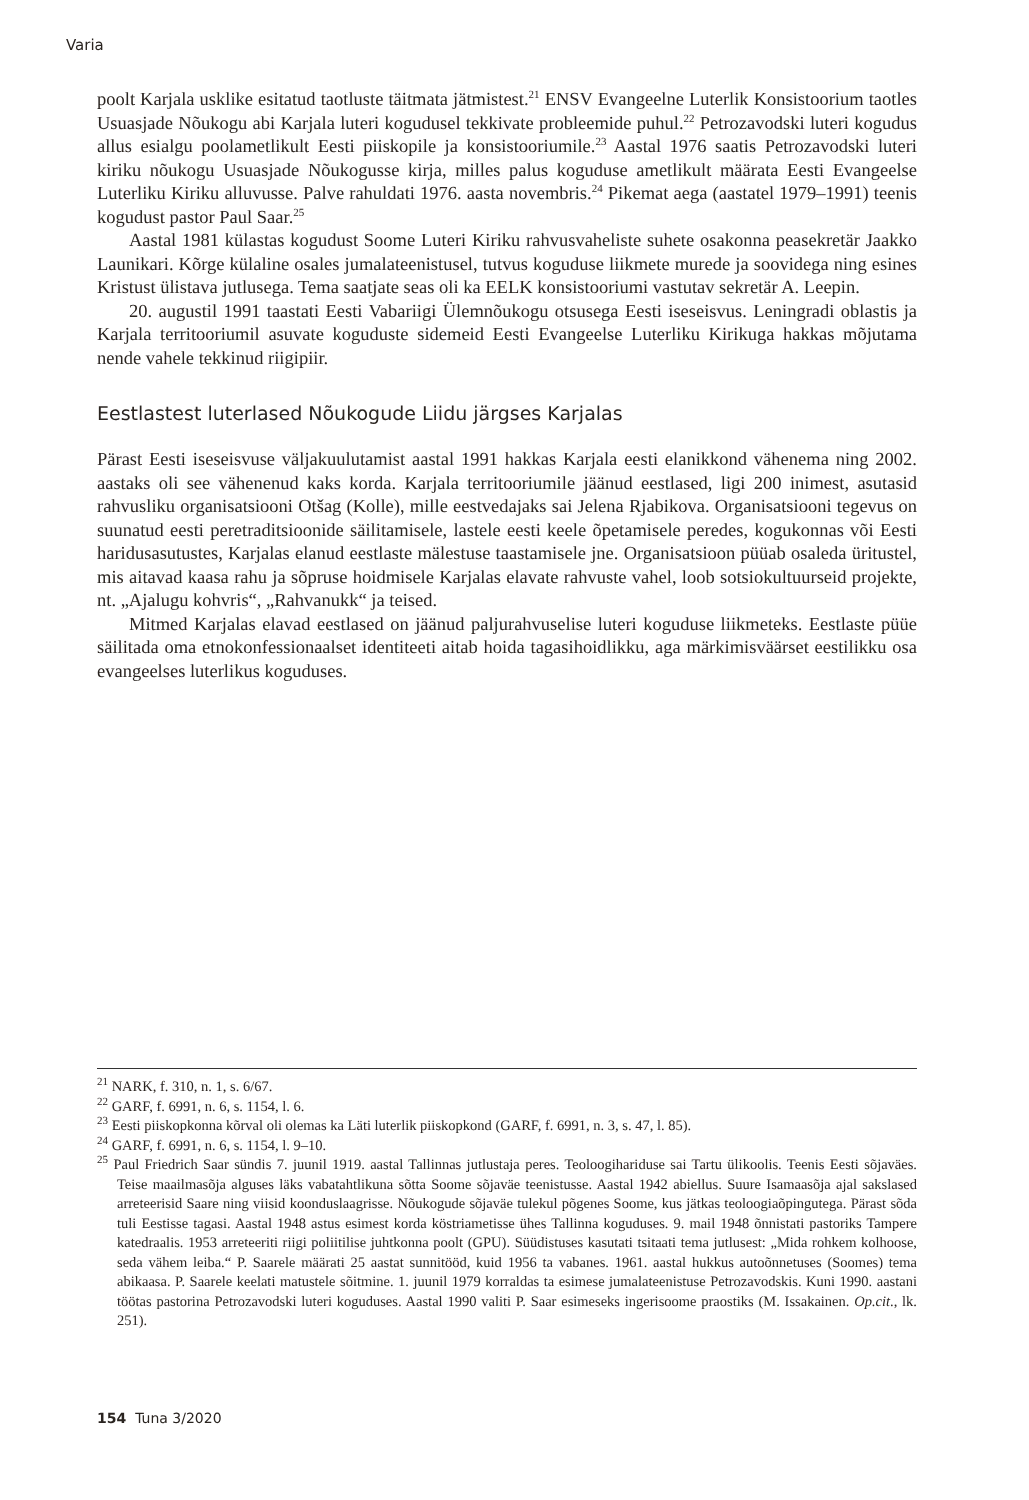Varia
poolt Karjala usklike esitatud taotluste täitmata jätmistest.<sup>21</sup> ENSV Evangeelne Luterlik Konsistoorium taotles Usuasjade Nõukogu abi Karjala luteri kogudusel tekkivate probleemide puhul.<sup>22</sup> Petrozavodski luteri kogudus allus esialgu poolametlikult Eesti piiskopile ja konsistooriumile.<sup>23</sup> Aastal 1976 saatis Petrozavodski luteri kiriku nõukogu Usuasjade Nõukogusse kirja, milles palus koguduse ametlikult määrata Eesti Evangeelse Luterliku Kiriku alluvusse. Palve rahuldati 1976. aasta novembris.<sup>24</sup> Pikemat aega (aastatel 1979–1991) teenis kogudust pastor Paul Saar.<sup>25</sup>
Aastal 1981 külastas kogudust Soome Luteri Kiriku rahvusvaheliste suhete osakonna peasekretär Jaakko Launikari. Kõrge külaline osales jumalateenistusel, tutvus koguduse liikmete murede ja soovidega ning esines Kristust ülistava jutlusega. Tema saatjate seas oli ka EELK konsistooriumi vastutav sekretär A. Leepin.
20. augustil 1991 taastati Eesti Vabariigi Ülemnõukogu otsusega Eesti iseseisvus. Leningradi oblastis ja Karjala territooriumil asuvate koguduste sidemeid Eesti Evangeelse Luterliku Kirikuga hakkas mõjutama nende vahele tekkinud riigipiir.
Eestlastest luterlased Nõukogude Liidu järgses Karjalas
Pärast Eesti iseseisvuse väljakuulutamist aastal 1991 hakkas Karjala eesti elanikkond vähenema ning 2002. aastaks oli see vähenenud kaks korda. Karjala territooriumile jäänud eestlased, ligi 200 inimest, asutasid rahvusliku organisatsiooni Otšag (Kolle), mille eestvedajaks sai Jelena Rjabikova. Organisatsiooni tegevus on suunatud eesti peretraditsioonide säilitamisele, lastele eesti keele õpetamisele peredes, kogukonnas või Eesti haridusasutustes, Karjalas elanud eestlaste mälestuse taastamisele jne. Organisatsioon püüab osaleda üritustel, mis aitavad kaasa rahu ja sõpruse hoidmisele Karjalas elavate rahvuste vahel, loob sotsiokultuurseid projekte, nt. „Ajalugu kohvris“, „Rahvanukk“ ja teised.
Mitmed Karjalas elavad eestlased on jäänud paljurahvuselise luteri koguduse liikmeteks. Eestlaste püüe säilitada oma etnokonfessionaalset identiteeti aitab hoida tagasihoidlikku, aga märkimisväärset eestilikku osa evangeelses luterlikus koguduses.
<sup>21</sup> NARK, f. 310, n. 1, s. 6/67.
<sup>22</sup> GARF, f. 6991, n. 6, s. 1154, l. 6.
<sup>23</sup> Eesti piiskopkonna kõrval oli olemas ka Läti luterlik piiskopkond (GARF, f. 6991, n. 3, s. 47, l. 85).
<sup>24</sup> GARF, f. 6991, n. 6, s. 1154, l. 9–10.
<sup>25</sup> Paul Friedrich Saar sündis 7. juunil 1919. aastal Tallinnas jutlustaja peres. Teoloogihariduse sai Tartu ülikoolis. Teenis Eesti sõjaväes. Teise maailmasõja alguses läks vabatahtlikuna sõtta Soome sõjaväe teenistusse. Aastal 1942 abiellus. Suure Isamaasõja ajal sakslased arreteerisid Saare ning viisid koonduslaagrisse. Nõukogude sõjaväe tulekul põgenes Soome, kus jätkas teoloogiaõpingutega. Pärast sõda tuli Eestisse tagasi. Aastal 1948 astus esimest korda köstriametisse ühes Tallinna koguduses. 9. mail 1948 õnnistati pastoriks Tampere katedraalis. 1953 arreteeriti riigi poliitilise juhtkonna poolt (GPU). Süüdistuses kasutati tsitaati tema jutlusest: „Mida rohkem kolhoose, seda vähem leiba.“ P. Saarele määrati 25 aastat sunnitööd, kuid 1956 ta vabanes. 1961. aastal hukkus autoõnnetuses (Soomes) tema abikaasa. P. Saarele keelati matustele sõitmine. 1. juunil 1979 korraldas ta esimese jumalateenistuse Petrozavodskis. Kuni 1990. aastani töötas pastorina Petrozavodski luteri koguduses. Aastal 1990 valiti P. Saar esimeseks ingerisoome praostiks (M. Issakainen. Op.cit., lk. 251).
154 Tuna 3/2020